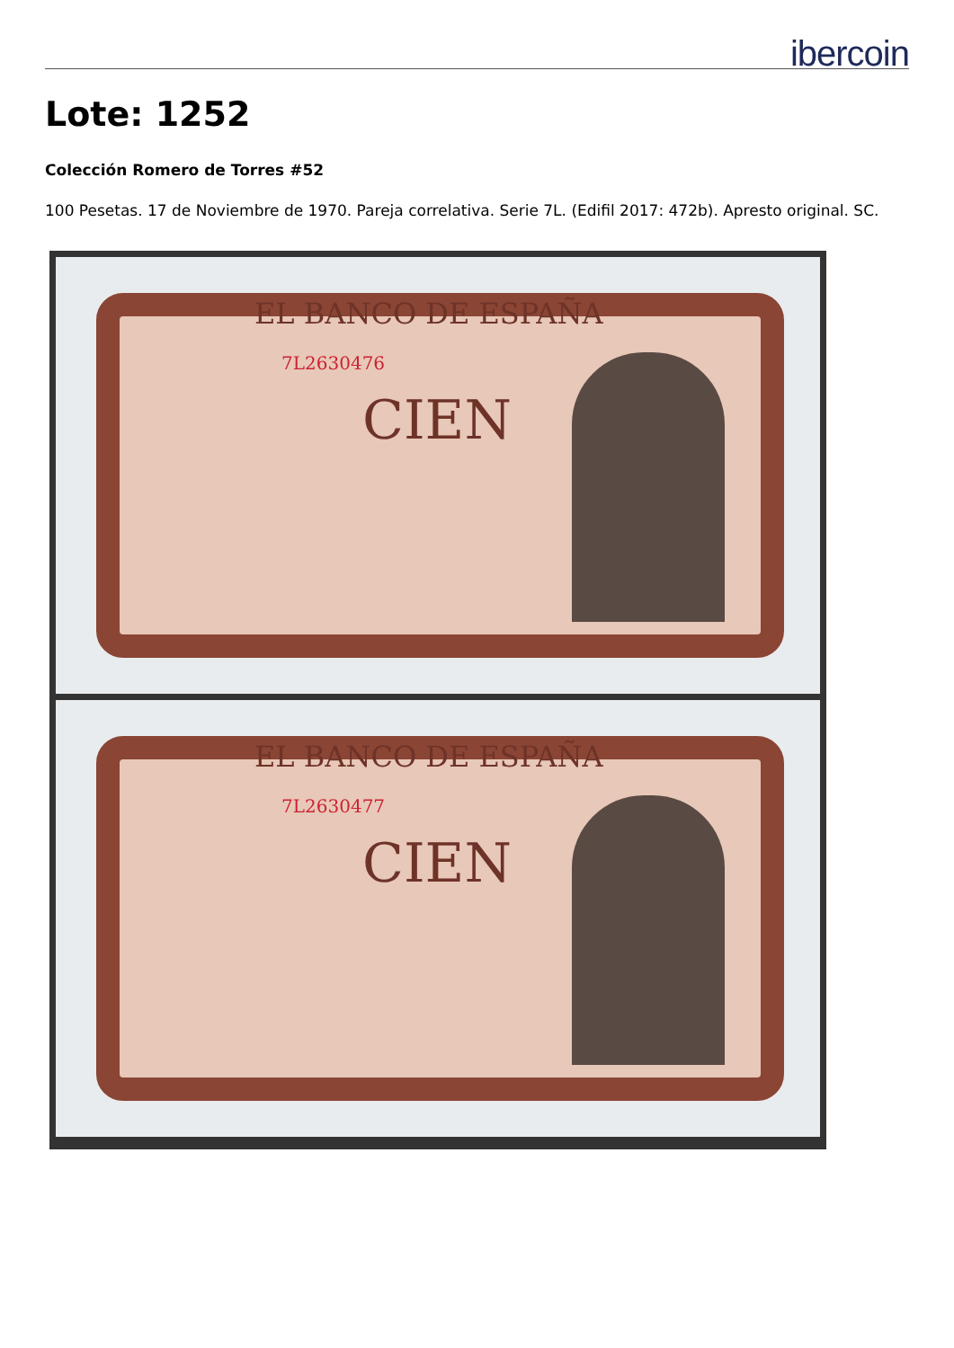ibercoin
Lote: 1252
Colección Romero de Torres #52
100 Pesetas. 17 de Noviembre de 1970. Pareja correlativa. Serie 7L. (Edifil 2017: 472b). Apresto original. SC.
EL BANCO DE ESPAÑA
7L2630476
CIEN
EL BANCO DE ESPAÑA
7L2630477
CIEN